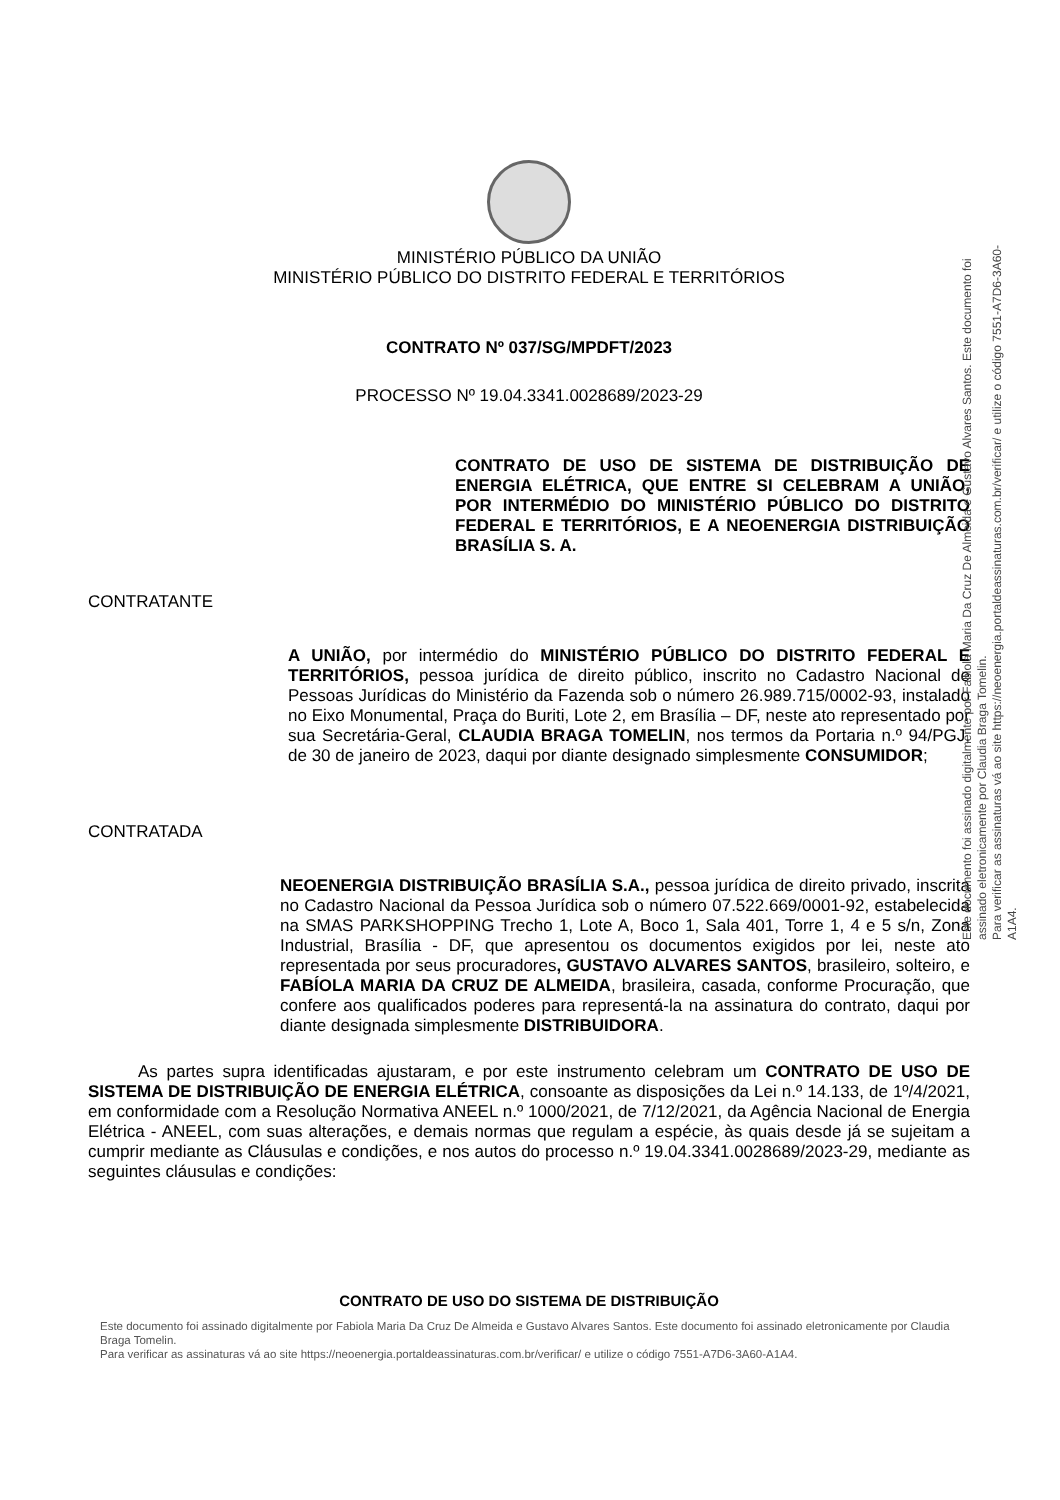Este documento foi assinado digitalmente por Fabiola Maria Da Cruz De Almeida e Gustavo Alvares Santos. Este documento foi assinado eletronicamente por Claudia Braga Tomelin.
Para verificar as assinaturas vá ao site https://neoenergia.portaldeassinaturas.com.br/verificar/ e utilize o código 7551-A7D6-3A60-A1A4.
MINISTÉRIO PÚBLICO DA UNIÃO
MINISTÉRIO PÚBLICO DO DISTRITO FEDERAL E TERRITÓRIOS
CONTRATO Nº 037/SG/MPDFT/2023
PROCESSO Nº 19.04.3341.0028689/2023-29
CONTRATO DE USO DE SISTEMA DE DISTRIBUIÇÃO DE ENERGIA ELÉTRICA, QUE ENTRE SI CELEBRAM A UNIÃO, POR INTERMÉDIO DO MINISTÉRIO PÚBLICO DO DISTRITO FEDERAL E TERRITÓRIOS, E A NEOENERGIA DISTRIBUIÇÃO BRASÍLIA S. A.
CONTRATANTE
A UNIÃO, por intermédio do MINISTÉRIO PÚBLICO DO DISTRITO FEDERAL E TERRITÓRIOS, pessoa jurídica de direito público, inscrito no Cadastro Nacional de Pessoas Jurídicas do Ministério da Fazenda sob o número 26.989.715/0002-93, instalado no Eixo Monumental, Praça do Buriti, Lote 2, em Brasília – DF, neste ato representado por sua Secretária-Geral, CLAUDIA BRAGA TOMELIN, nos termos da Portaria n.º 94/PGJ, de 30 de janeiro de 2023, daqui por diante designado simplesmente CONSUMIDOR;
CONTRATADA
NEOENERGIA DISTRIBUIÇÃO BRASÍLIA S.A., pessoa jurídica de direito privado, inscrita no Cadastro Nacional da Pessoa Jurídica sob o número 07.522.669/0001-92, estabelecida na SMAS PARKSHOPPING Trecho 1, Lote A, Boco 1, Sala 401, Torre 1, 4 e 5 s/n, Zona Industrial, Brasília - DF, que apresentou os documentos exigidos por lei, neste ato representada por seus procuradores, GUSTAVO ALVARES SANTOS, brasileiro, solteiro, e FABÍOLA MARIA DA CRUZ DE ALMEIDA, brasileira, casada, conforme Procuração, que confere aos qualificados poderes para representá-la na assinatura do contrato, daqui por diante designada simplesmente DISTRIBUIDORA.
As partes supra identificadas ajustaram, e por este instrumento celebram um CONTRATO DE USO DE SISTEMA DE DISTRIBUIÇÃO DE ENERGIA ELÉTRICA, consoante as disposições da Lei n.º 14.133, de 1º/4/2021, em conformidade com a Resolução Normativa ANEEL n.º 1000/2021, de 7/12/2021, da Agência Nacional de Energia Elétrica - ANEEL, com suas alterações, e demais normas que regulam a espécie, às quais desde já se sujeitam a cumprir mediante as Cláusulas e condições, e nos autos do processo n.º 19.04.3341.0028689/2023-29, mediante as seguintes cláusulas e condições:
CONTRATO DE USO DO SISTEMA DE DISTRIBUIÇÃO
Este documento foi assinado digitalmente por Fabiola Maria Da Cruz De Almeida e Gustavo Alvares Santos. Este documento foi assinado eletronicamente por Claudia Braga Tomelin.
Para verificar as assinaturas vá ao site https://neoenergia.portaldeassinaturas.com.br/verificar/ e utilize o código 7551-A7D6-3A60-A1A4.